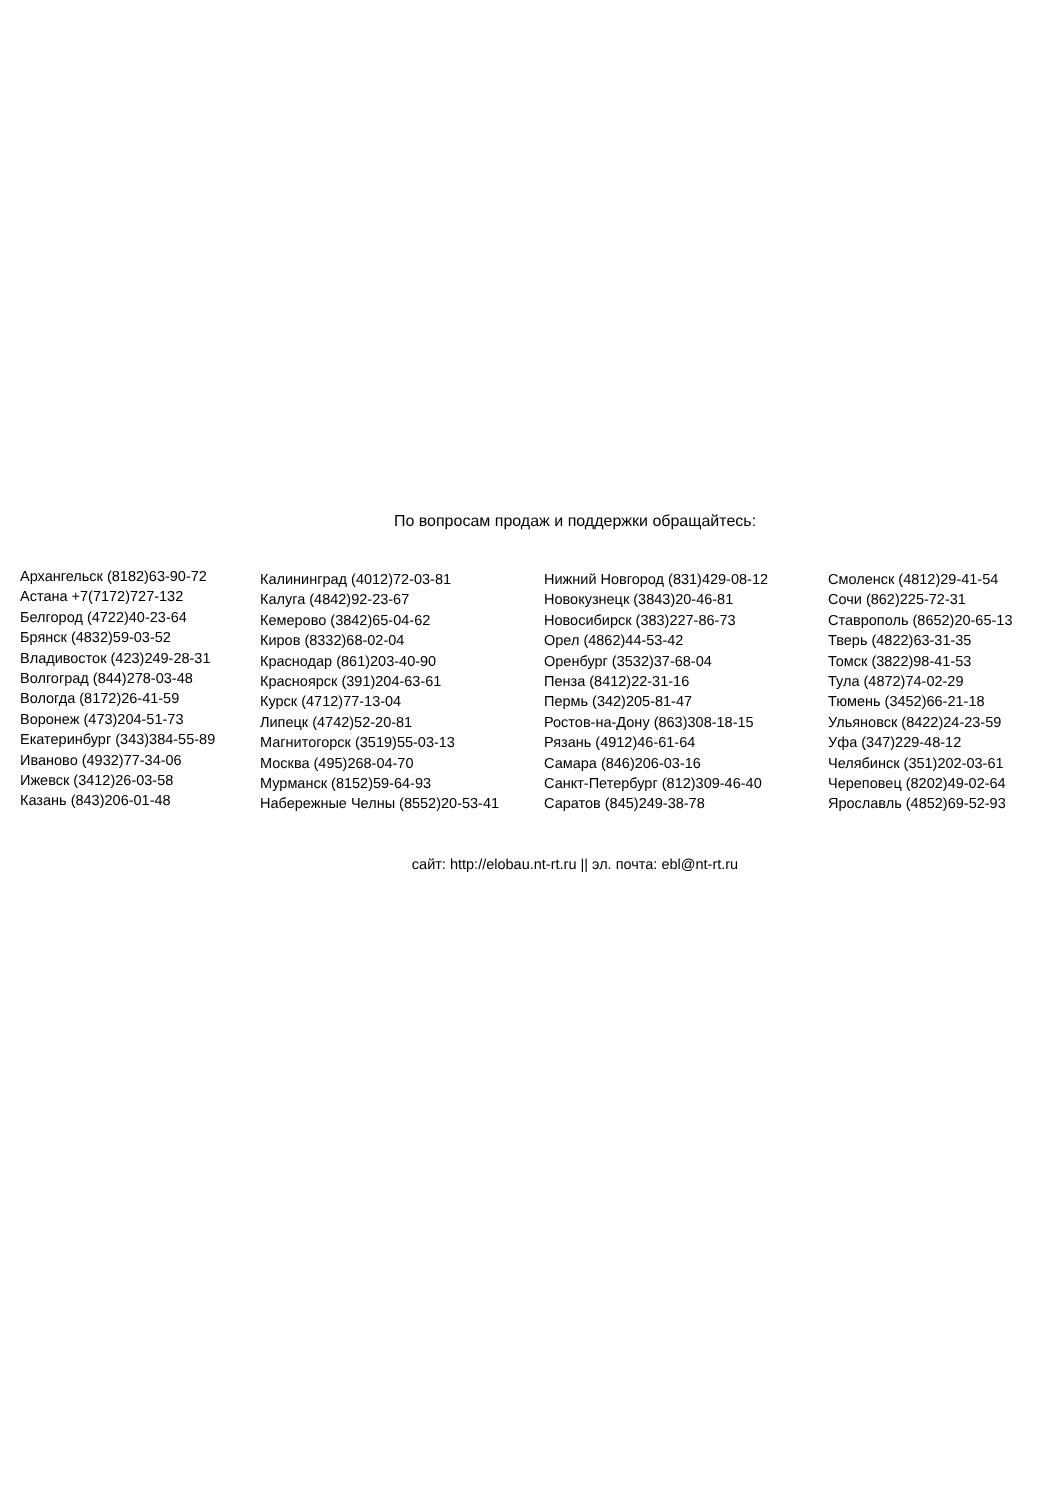По вопросам продаж и поддержки обращайтесь:
Архангельск (8182)63-90-72
Астана +7(7172)727-132
Белгород (4722)40-23-64
Брянск (4832)59-03-52
Владивосток (423)249-28-31
Волгоград (844)278-03-48
Вологда (8172)26-41-59
Воронеж (473)204-51-73
Екатеринбург (343)384-55-89
Иваново (4932)77-34-06
Ижевск (3412)26-03-58
Казань (843)206-01-48
Калининград (4012)72-03-81
Калуга (4842)92-23-67
Кемерово (3842)65-04-62
Киров (8332)68-02-04
Краснодар (861)203-40-90
Красноярск (391)204-63-61
Курск (4712)77-13-04
Липецк (4742)52-20-81
Магнитогорск (3519)55-03-13
Москва (495)268-04-70
Мурманск (8152)59-64-93
Набережные Челны (8552)20-53-41
Нижний Новгород (831)429-08-12
Новокузнецк (3843)20-46-81
Новосибирск (383)227-86-73
Орел (4862)44-53-42
Оренбург (3532)37-68-04
Пенза (8412)22-31-16
Пермь (342)205-81-47
Ростов-на-Дону (863)308-18-15
Рязань (4912)46-61-64
Самара (846)206-03-16
Санкт-Петербург (812)309-46-40
Саратов (845)249-38-78
Смоленск (4812)29-41-54
Сочи (862)225-72-31
Ставрополь (8652)20-65-13
Тверь (4822)63-31-35
Томск (3822)98-41-53
Тула (4872)74-02-29
Тюмень (3452)66-21-18
Ульяновск (8422)24-23-59
Уфа (347)229-48-12
Челябинск (351)202-03-61
Череповец (8202)49-02-64
Ярославль (4852)69-52-93
сайт: http://elobau.nt-rt.ru || эл. почта: ebl@nt-rt.ru